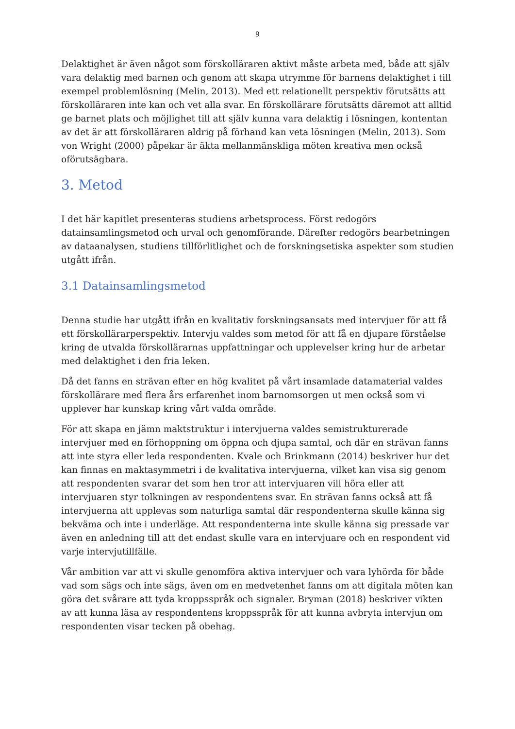9
Delaktighet är även något som förskolläraren aktivt måste arbeta med, både att själv vara delaktig med barnen och genom att skapa utrymme för barnens delaktighet i till exempel problemlösning (Melin, 2013). Med ett relationellt perspektiv förutsätts att förskolläraren inte kan och vet alla svar. En förskollärare förutsätts däremot att alltid ge barnet plats och möjlighet till att själv kunna vara delaktig i lösningen, kontentan av det är att förskolläraren aldrig på förhand kan veta lösningen (Melin, 2013). Som von Wright (2000) påpekar är äkta mellanmänskliga möten kreativa men också oförutsägbara.
3. Metod
I det här kapitlet presenteras studiens arbetsprocess. Först redogörs datainsamlingsmetod och urval och genomförande. Därefter redogörs bearbetningen av dataanalysen, studiens tillförlitlighet och de forskningsetiska aspekter som studien utgått ifrån.
3.1 Datainsamlingsmetod
Denna studie har utgått ifrån en kvalitativ forskningsansats med intervjuer för att få ett förskollärarperspektiv. Intervju valdes som metod för att få en djupare förståelse kring de utvalda förskollärarnas uppfattningar och upplevelser kring hur de arbetar med delaktighet i den fria leken.
Då det fanns en strävan efter en hög kvalitet på vårt insamlade datamaterial valdes förskollärare med flera års erfarenhet inom barnomsorgen ut men också som vi upplever har kunskap kring vårt valda område.
För att skapa en jämn maktstruktur i intervjuerna valdes semistrukturerade intervjuer med en förhoppning om öppna och djupa samtal, och där en strävan fanns att inte styra eller leda respondenten. Kvale och Brinkmann (2014) beskriver hur det kan finnas en maktasymmetri i de kvalitativa intervjuerna, vilket kan visa sig genom att respondenten svarar det som hen tror att intervjuaren vill höra eller att intervjuaren styr tolkningen av respondentens svar. En strävan fanns också att få intervjuerna att upplevas som naturliga samtal där respondenterna skulle känna sig bekväma och inte i underläge. Att respondenterna inte skulle känna sig pressade var även en anledning till att det endast skulle vara en intervjuare och en respondent vid varje intervjutillfälle.
Vår ambition var att vi skulle genomföra aktiva intervjuer och vara lyhörda för både vad som sägs och inte sägs, även om en medvetenhet fanns om att digitala möten kan göra det svårare att tyda kroppsspråk och signaler. Bryman (2018) beskriver vikten av att kunna läsa av respondentens kroppsspråk för att kunna avbryta intervjun om respondenten visar tecken på obehag.